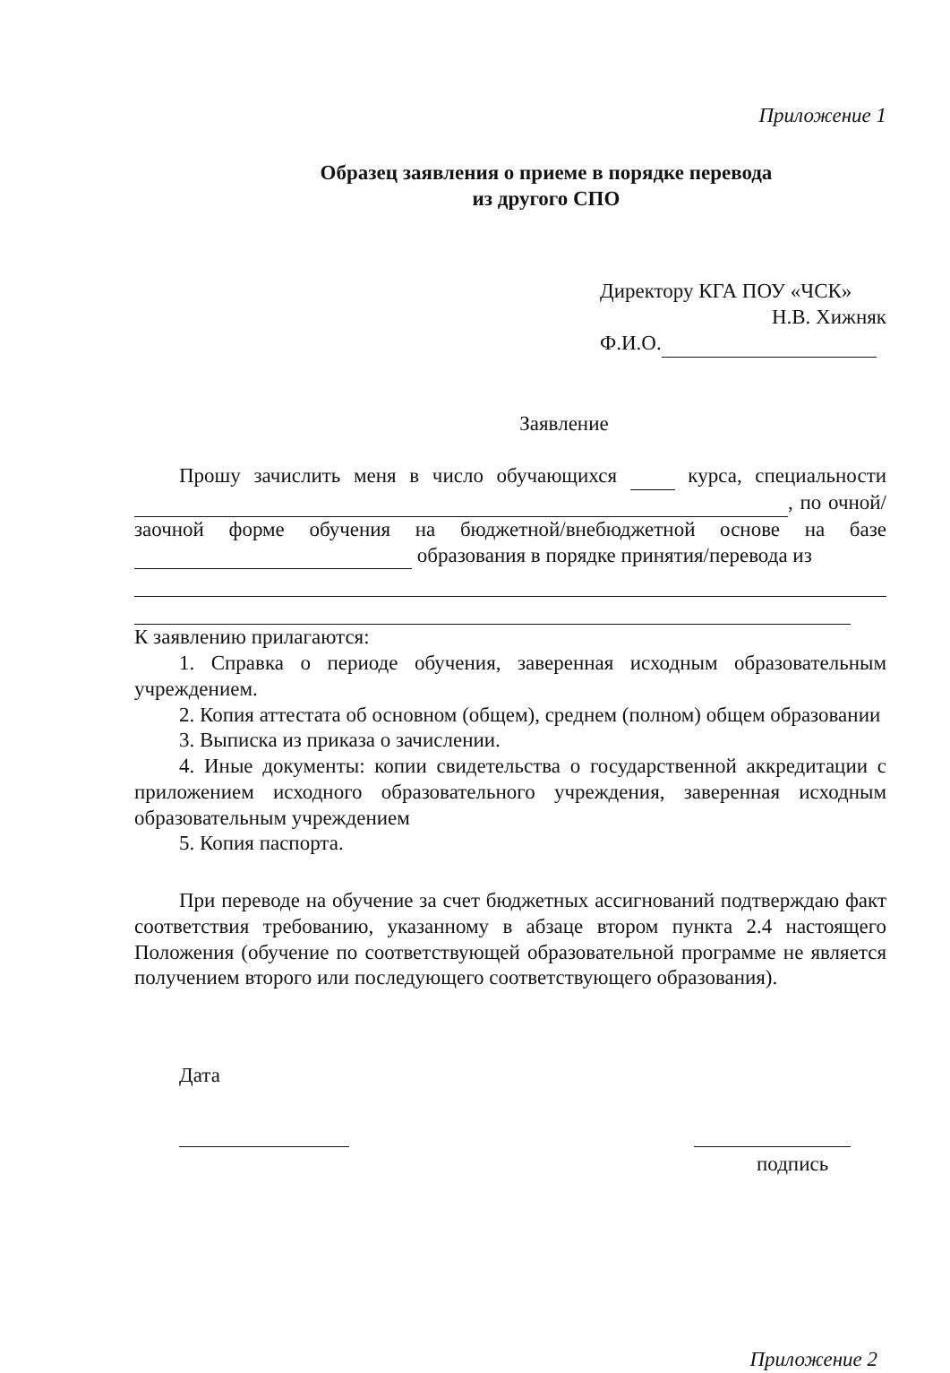Приложение 1
Образец заявления о приеме в порядке перевода
из другого СПО
Директору КГА ПОУ «ЧСК»
Н.В. Хижняк
Ф.И.О.
Заявление
Прошу зачислить меня в число обучающихся курса, специальности , по очной/заочной форме обучения на бюджетной/внебюджетной основе на базе образования в порядке принятия/перевода из
К заявлению прилагаются:
1. Справка о периоде обучения, заверенная исходным образовательным учреждением.
2. Копия аттестата об основном (общем), среднем (полном) общем образовании
3. Выписка из приказа о зачислении.
4. Иные документы: копии свидетельства о государственной аккредитации с приложением исходного образовательного учреждения, заверенная исходным образовательным учреждением
5. Копия паспорта.
При переводе на обучение за счет бюджетных ассигнований подтверждаю факт соответствия требованию, указанному в абзаце втором пункта 2.4 настоящего Положения (обучение по соответствующей образовательной программе не является получением второго или последующего соответствующего образования).
Дата
подпись
Приложение 2